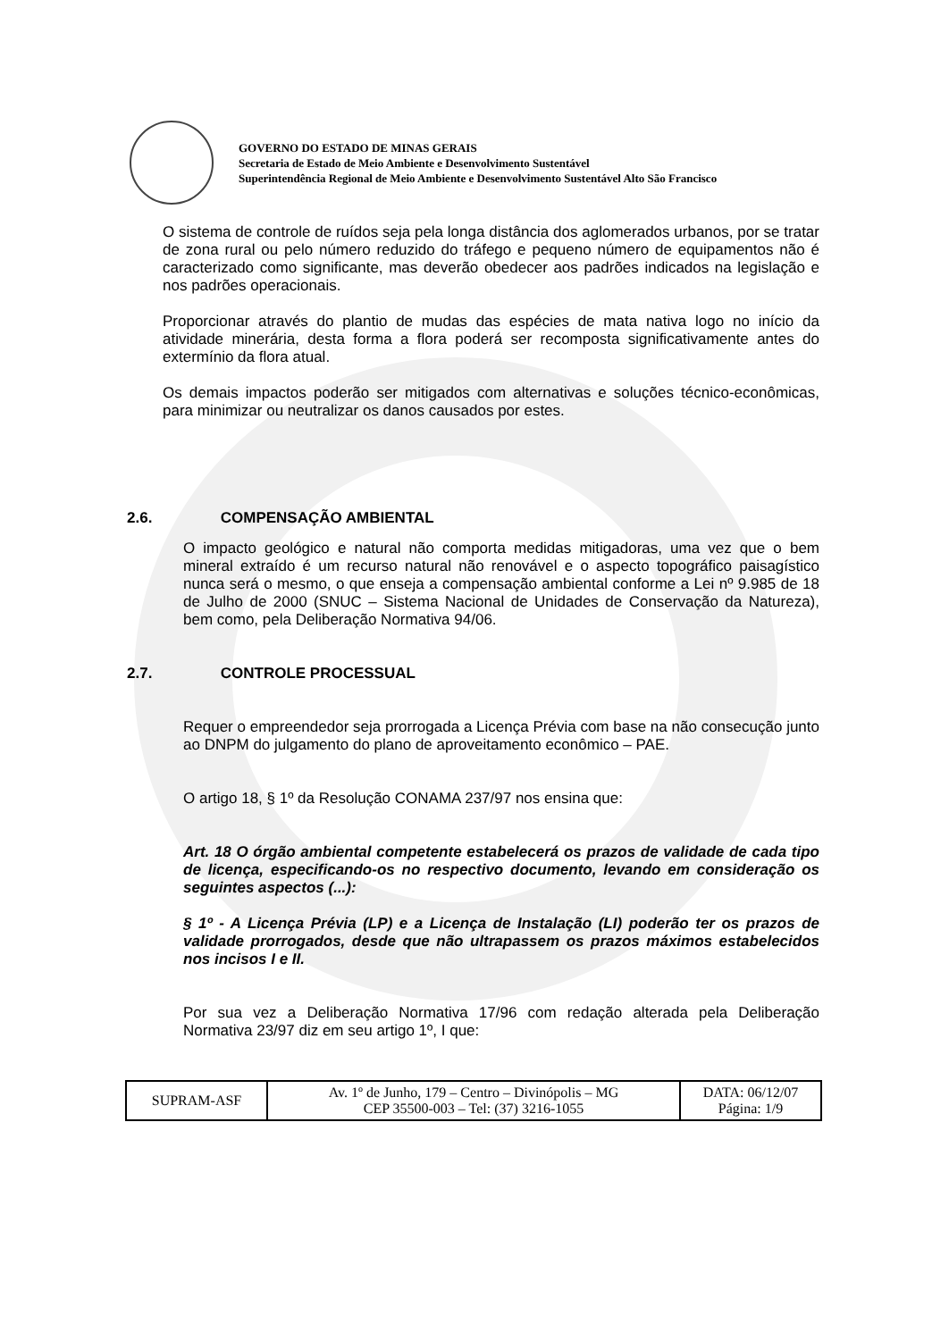GOVERNO DO ESTADO DE MINAS GERAIS
Secretaria de Estado de Meio Ambiente e Desenvolvimento Sustentável
Superintendência Regional de Meio Ambiente e Desenvolvimento Sustentável Alto São Francisco
O sistema de controle de ruídos seja pela longa distância dos aglomerados urbanos, por se tratar de zona rural ou pelo número reduzido do tráfego e pequeno número de equipamentos não é caracterizado como significante, mas deverão obedecer aos padrões indicados na legislação e nos padrões operacionais.
Proporcionar através do plantio de mudas das espécies de mata nativa logo no início da atividade minerária, desta forma a flora poderá ser recomposta significativamente antes do extermínio da flora atual.
Os demais impactos poderão ser mitigados com alternativas e soluções técnico-econômicas, para minimizar ou neutralizar os danos causados por estes.
2.6. COMPENSAÇÃO AMBIENTAL
O impacto geológico e natural não comporta medidas mitigadoras, uma vez que o bem mineral extraído é um recurso natural não renovável e o aspecto topográfico paisagístico nunca será o mesmo, o que enseja a compensação ambiental conforme a Lei nº 9.985 de 18 de Julho de 2000 (SNUC – Sistema Nacional de Unidades de Conservação da Natureza), bem como, pela Deliberação Normativa 94/06.
2.7. CONTROLE PROCESSUAL
Requer o empreendedor seja prorrogada a Licença Prévia com base na não consecução junto ao DNPM do julgamento do plano de aproveitamento econômico – PAE.
O artigo 18, § 1º da Resolução CONAMA 237/97 nos ensina que:
Art. 18 O órgão ambiental competente estabelecerá os prazos de validade de cada tipo de licença, especificando-os no respectivo documento, levando em consideração os seguintes aspectos (...):
§ 1º - A Licença Prévia (LP) e a Licença de Instalação (LI) poderão ter os prazos de validade prorrogados, desde que não ultrapassem os prazos máximos estabelecidos nos incisos I e II.
Por sua vez a Deliberação Normativa 17/96 com redação alterada pela Deliberação Normativa 23/97 diz em seu artigo 1º, I que:
| SUPRAM-ASF | Av. 1º de Junho, 179 – Centro – Divinópolis – MG CEP 35500-003 – Tel: (37) 3216-1055 | DATA: 06/12/07 Página: 1/9 |